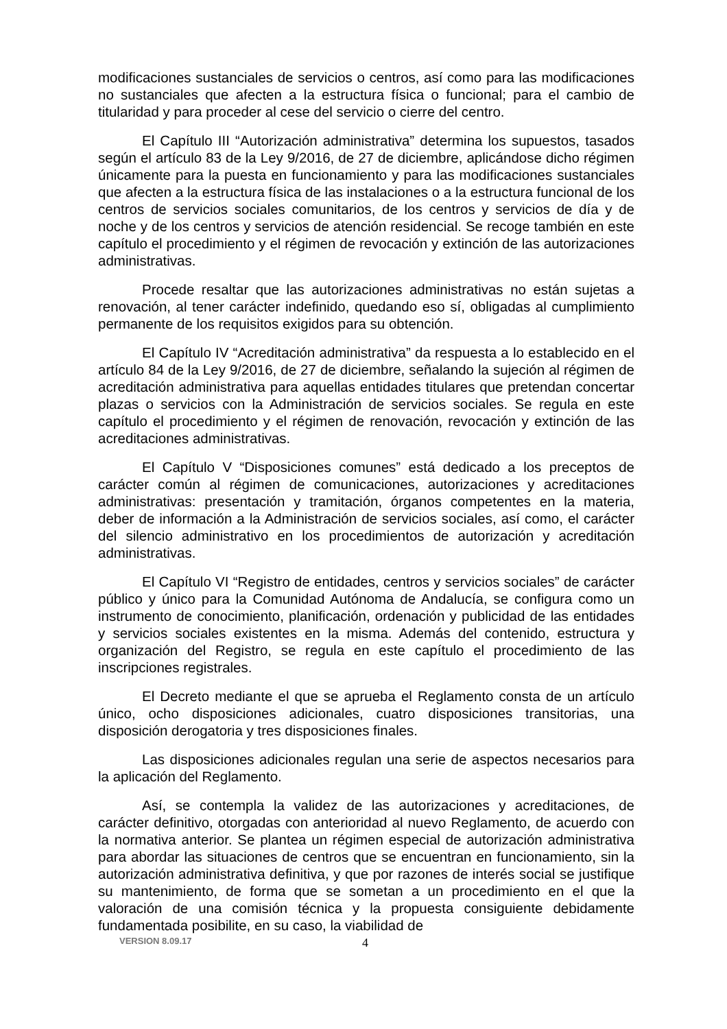modificaciones sustanciales de servicios o centros, así como para las modificaciones no sustanciales que afecten a la estructura física o funcional; para el cambio de titularidad y para proceder al cese del servicio o cierre del centro.
El Capítulo III “Autorización administrativa” determina los supuestos, tasados según el artículo 83 de la Ley 9/2016, de 27 de diciembre, aplicándose dicho régimen únicamente para la puesta en funcionamiento y para las modificaciones sustanciales que afecten a la estructura física de las instalaciones o a la estructura funcional de los centros de servicios sociales comunitarios, de los centros y servicios de día y de noche y de los centros y servicios de atención residencial. Se recoge también en este capítulo el procedimiento y el régimen de revocación y extinción de las autorizaciones administrativas.
Procede resaltar que las autorizaciones administrativas no están sujetas a renovación, al tener carácter indefinido, quedando eso sí, obligadas al cumplimiento permanente de los requisitos exigidos para su obtención.
El Capítulo IV “Acreditación administrativa” da respuesta a lo establecido en el artículo 84 de la Ley 9/2016, de 27 de diciembre, señalando la sujeción al régimen de acreditación administrativa para aquellas entidades titulares que pretendan concertar plazas o servicios con la Administración de servicios sociales. Se regula en este capítulo el procedimiento y el régimen de renovación, revocación y extinción de las acreditaciones administrativas.
El Capítulo V “Disposiciones comunes” está dedicado a los preceptos de carácter común al régimen de comunicaciones, autorizaciones y acreditaciones administrativas: presentación y tramitación, órganos competentes en la materia, deber de información a la Administración de servicios sociales, así como, el carácter del silencio administrativo en los procedimientos de autorización y acreditación administrativas.
El Capítulo VI “Registro de entidades, centros y servicios sociales” de carácter público y único para la Comunidad Autónoma de Andalucía, se configura como un instrumento de conocimiento, planificación, ordenación y publicidad de las entidades y servicios sociales existentes en la misma. Además del contenido, estructura y organización del Registro, se regula en este capítulo el procedimiento de las inscripciones registrales.
El Decreto mediante el que se aprueba el Reglamento consta de un artículo único, ocho disposiciones adicionales, cuatro disposiciones transitorias, una disposición derogatoria y tres disposiciones finales.
Las disposiciones adicionales regulan una serie de aspectos necesarios para la aplicación del Reglamento.
Así, se contempla la validez de las autorizaciones y acreditaciones, de carácter definitivo, otorgadas con anterioridad al nuevo Reglamento, de acuerdo con la normativa anterior. Se plantea un régimen especial de autorización administrativa para abordar las situaciones de centros que se encuentran en funcionamiento, sin la autorización administrativa definitiva, y que por razones de interés social se justifique su mantenimiento, de forma que se sometan a un procedimiento en el que la valoración de una comisión técnica y la propuesta consiguiente debidamente fundamentada posibilite, en su caso, la viabilidad de
VERSION 8.09.17 4